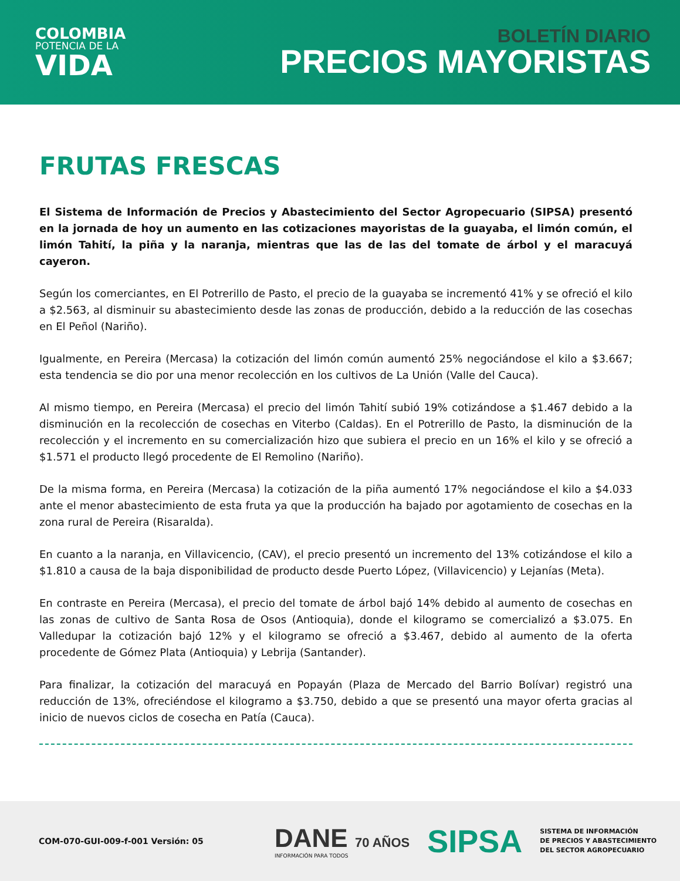COLOMBIA
POTENCIA DE LA
VIDA
BOLETÍN DIARIO
PRECIOS MAYORISTAS
FRUTAS FRESCAS
El Sistema de Información de Precios y Abastecimiento del Sector Agropecuario (SIPSA) presentó en la jornada de hoy un aumento en las cotizaciones mayoristas de la guayaba, el limón común, el limón Tahití, la piña y la naranja, mientras que las de las del tomate de árbol y el maracuyá cayeron.
Según los comerciantes, en El Potrerillo de Pasto, el precio de la guayaba se incrementó 41% y se ofreció el kilo a $2.563, al disminuir su abastecimiento desde las zonas de producción, debido a la reducción de las cosechas en El Peñol (Nariño).
Igualmente, en Pereira (Mercasa) la cotización del limón común aumentó 25% negociándose el kilo a $3.667; esta tendencia se dio por una menor recolección en los cultivos de La Unión (Valle del Cauca).
Al mismo tiempo, en Pereira (Mercasa) el precio del limón Tahití subió 19% cotizándose a $1.467 debido a la disminución en la recolección de cosechas en Viterbo (Caldas). En el Potrerillo de Pasto, la disminución de la recolección y el incremento en su comercialización hizo que subiera el precio en un 16% el kilo y se ofreció a $1.571 el producto llegó procedente de El Remolino (Nariño).
De la misma forma, en Pereira (Mercasa) la cotización de la piña aumentó 17% negociándose el kilo a $4.033 ante el menor abastecimiento de esta fruta ya que la producción ha bajado por agotamiento de cosechas en la zona rural de Pereira (Risaralda).
En cuanto a la naranja, en Villavicencio, (CAV), el precio presentó un incremento del 13% cotizándose el kilo a $1.810 a causa de la baja disponibilidad de producto desde Puerto López, (Villavicencio) y Lejanías (Meta).
En contraste en Pereira (Mercasa), el precio del tomate de árbol bajó 14% debido al aumento de cosechas en las zonas de cultivo de Santa Rosa de Osos (Antioquia), donde el kilogramo se comercializó a $3.075. En Valledupar la cotización bajó 12% y el kilogramo se ofreció a $3.467, debido al aumento de la oferta procedente de Gómez Plata (Antioquia) y Lebrija (Santander).
Para finalizar, la cotización del maracuyá en Popayán (Plaza de Mercado del Barrio Bolívar) registró una reducción de 13%, ofreciéndose el kilogramo a $3.750, debido a que se presentó una mayor oferta gracias al inicio de nuevos ciclos de cosecha en Patía (Cauca).
COM-070-GUI-009-f-001 Versión: 05
DANE 70 AÑOS
INFORMACIÓN PARA TODOS
SIPSA
SISTEMA DE INFORMACIÓN
DE PRECIOS Y ABASTECIMIENTO
DEL SECTOR AGROPECUARIO